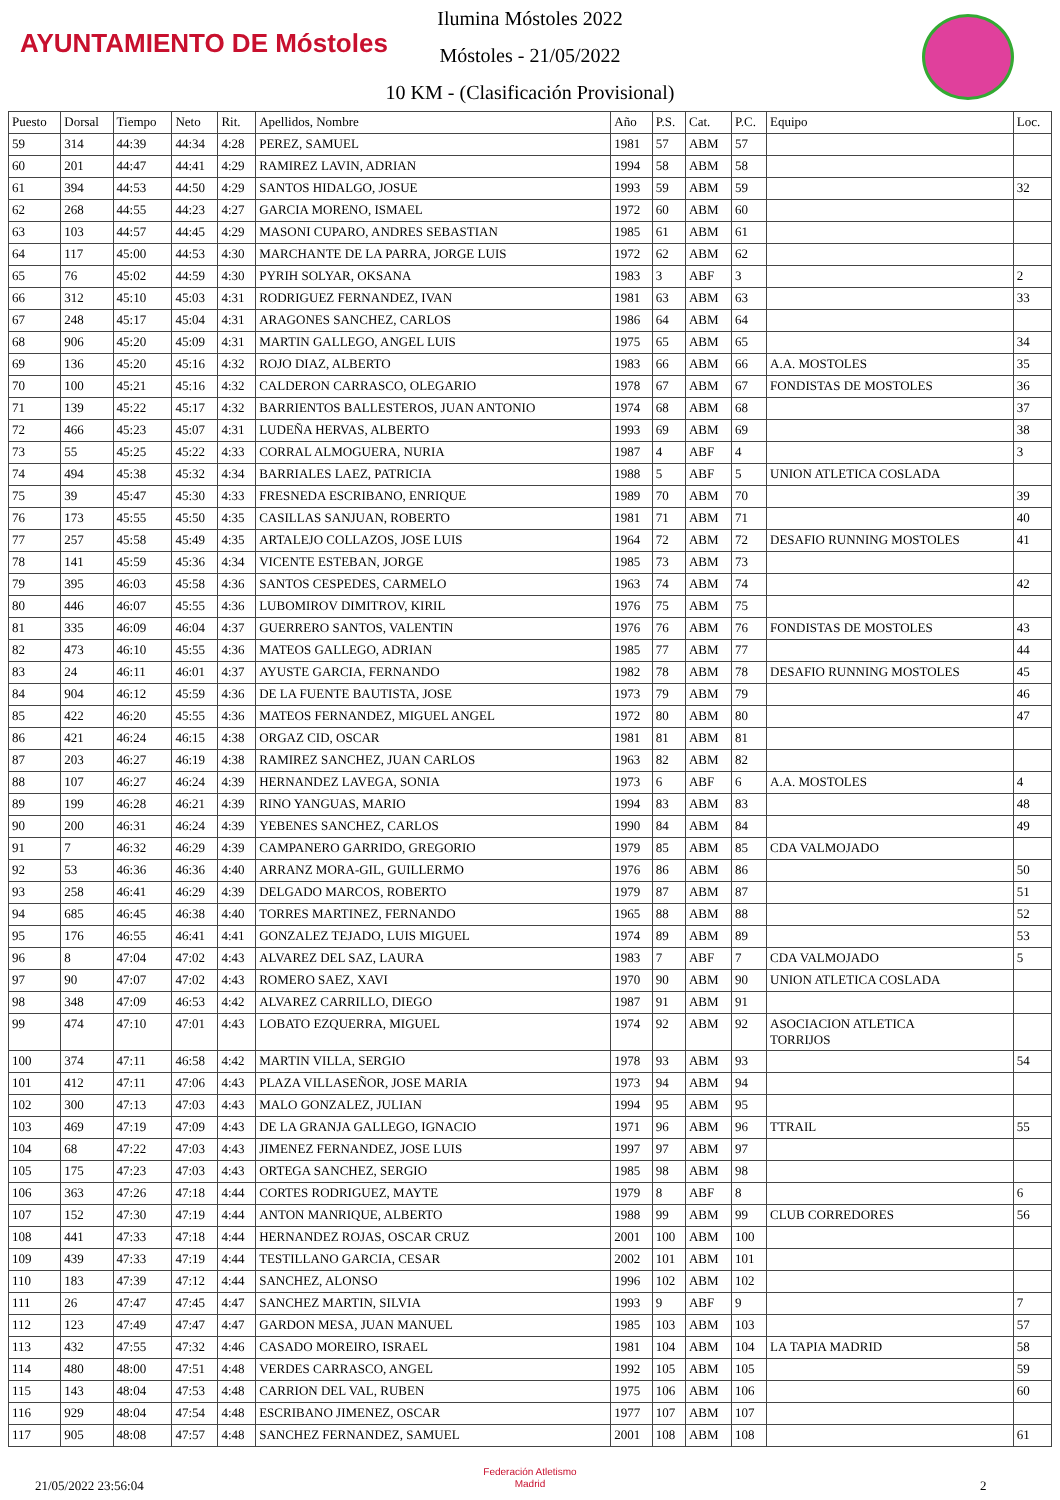AYUNTAMIENTO DE Móstoles
Ilumina Móstoles 2022
Móstoles - 21/05/2022
10 KM - (Clasificación Provisional)
| Puesto | Dorsal | Tiempo | Neto | Rit. | Apellidos, Nombre | Año | P.S. | Cat. | P.C. | Equipo | Loc. |
| --- | --- | --- | --- | --- | --- | --- | --- | --- | --- | --- | --- |
| 59 | 314 | 44:39 | 44:34 | 4:28 | PEREZ, SAMUEL | 1981 | 57 | ABM | 57 | | |
| 60 | 201 | 44:47 | 44:41 | 4:29 | RAMIREZ LAVIN, ADRIAN | 1994 | 58 | ABM | 58 | | |
| 61 | 394 | 44:53 | 44:50 | 4:29 | SANTOS HIDALGO, JOSUE | 1993 | 59 | ABM | 59 | | 32 |
| 62 | 268 | 44:55 | 44:23 | 4:27 | GARCIA MORENO, ISMAEL | 1972 | 60 | ABM | 60 | | |
| 63 | 103 | 44:57 | 44:45 | 4:29 | MASONI CUPARO, ANDRES SEBASTIAN | 1985 | 61 | ABM | 61 | | |
| 64 | 117 | 45:00 | 44:53 | 4:30 | MARCHANTE DE LA PARRA, JORGE LUIS | 1972 | 62 | ABM | 62 | | |
| 65 | 76 | 45:02 | 44:59 | 4:30 | PYRIH SOLYAR, OKSANA | 1983 | 3 | ABF | 3 | | 2 |
| 66 | 312 | 45:10 | 45:03 | 4:31 | RODRIGUEZ FERNANDEZ, IVAN | 1981 | 63 | ABM | 63 | | 33 |
| 67 | 248 | 45:17 | 45:04 | 4:31 | ARAGONES SANCHEZ, CARLOS | 1986 | 64 | ABM | 64 | | |
| 68 | 906 | 45:20 | 45:09 | 4:31 | MARTIN GALLEGO, ANGEL LUIS | 1975 | 65 | ABM | 65 | | 34 |
| 69 | 136 | 45:20 | 45:16 | 4:32 | ROJO DIAZ, ALBERTO | 1983 | 66 | ABM | 66 | A.A. MOSTOLES | 35 |
| 70 | 100 | 45:21 | 45:16 | 4:32 | CALDERON CARRASCO, OLEGARIO | 1978 | 67 | ABM | 67 | FONDISTAS DE MOSTOLES | 36 |
| 71 | 139 | 45:22 | 45:17 | 4:32 | BARRIENTOS BALLESTEROS, JUAN ANTONIO | 1974 | 68 | ABM | 68 | | 37 |
| 72 | 466 | 45:23 | 45:07 | 4:31 | LUDEÑA HERVAS, ALBERTO | 1993 | 69 | ABM | 69 | | 38 |
| 73 | 55 | 45:25 | 45:22 | 4:33 | CORRAL ALMOGUERA, NURIA | 1987 | 4 | ABF | 4 | | 3 |
| 74 | 494 | 45:38 | 45:32 | 4:34 | BARRIALES LAEZ, PATRICIA | 1988 | 5 | ABF | 5 | UNION ATLETICA COSLADA | |
| 75 | 39 | 45:47 | 45:30 | 4:33 | FRESNEDA ESCRIBANO, ENRIQUE | 1989 | 70 | ABM | 70 | | 39 |
| 76 | 173 | 45:55 | 45:50 | 4:35 | CASILLAS SANJUAN, ROBERTO | 1981 | 71 | ABM | 71 | | 40 |
| 77 | 257 | 45:58 | 45:49 | 4:35 | ARTALEJO COLLAZOS, JOSE LUIS | 1964 | 72 | ABM | 72 | DESAFIO RUNNING MOSTOLES | 41 |
| 78 | 141 | 45:59 | 45:36 | 4:34 | VICENTE ESTEBAN, JORGE | 1985 | 73 | ABM | 73 | | |
| 79 | 395 | 46:03 | 45:58 | 4:36 | SANTOS CESPEDES, CARMELO | 1963 | 74 | ABM | 74 | | 42 |
| 80 | 446 | 46:07 | 45:55 | 4:36 | LUBOMIROV DIMITROV, KIRIL | 1976 | 75 | ABM | 75 | | |
| 81 | 335 | 46:09 | 46:04 | 4:37 | GUERRERO SANTOS, VALENTIN | 1976 | 76 | ABM | 76 | FONDISTAS DE MOSTOLES | 43 |
| 82 | 473 | 46:10 | 45:55 | 4:36 | MATEOS GALLEGO, ADRIAN | 1985 | 77 | ABM | 77 | | 44 |
| 83 | 24 | 46:11 | 46:01 | 4:37 | AYUSTE GARCIA, FERNANDO | 1982 | 78 | ABM | 78 | DESAFIO RUNNING MOSTOLES | 45 |
| 84 | 904 | 46:12 | 45:59 | 4:36 | DE LA FUENTE BAUTISTA, JOSE | 1973 | 79 | ABM | 79 | | 46 |
| 85 | 422 | 46:20 | 45:55 | 4:36 | MATEOS FERNANDEZ, MIGUEL ANGEL | 1972 | 80 | ABM | 80 | | 47 |
| 86 | 421 | 46:24 | 46:15 | 4:38 | ORGAZ CID, OSCAR | 1981 | 81 | ABM | 81 | | |
| 87 | 203 | 46:27 | 46:19 | 4:38 | RAMIREZ SANCHEZ, JUAN CARLOS | 1963 | 82 | ABM | 82 | | |
| 88 | 107 | 46:27 | 46:24 | 4:39 | HERNANDEZ LAVEGA, SONIA | 1973 | 6 | ABF | 6 | A.A. MOSTOLES | 4 |
| 89 | 199 | 46:28 | 46:21 | 4:39 | RINO YANGUAS, MARIO | 1994 | 83 | ABM | 83 | | 48 |
| 90 | 200 | 46:31 | 46:24 | 4:39 | YEBENES SANCHEZ, CARLOS | 1990 | 84 | ABM | 84 | | 49 |
| 91 | 7 | 46:32 | 46:29 | 4:39 | CAMPANERO GARRIDO, GREGORIO | 1979 | 85 | ABM | 85 | CDA VALMOJADO | |
| 92 | 53 | 46:36 | 46:36 | 4:40 | ARRANZ MORA-GIL, GUILLERMO | 1976 | 86 | ABM | 86 | | 50 |
| 93 | 258 | 46:41 | 46:29 | 4:39 | DELGADO MARCOS, ROBERTO | 1979 | 87 | ABM | 87 | | 51 |
| 94 | 685 | 46:45 | 46:38 | 4:40 | TORRES MARTINEZ, FERNANDO | 1965 | 88 | ABM | 88 | | 52 |
| 95 | 176 | 46:55 | 46:41 | 4:41 | GONZALEZ TEJADO, LUIS MIGUEL | 1974 | 89 | ABM | 89 | | 53 |
| 96 | 8 | 47:04 | 47:02 | 4:43 | ALVAREZ DEL SAZ, LAURA | 1983 | 7 | ABF | 7 | CDA VALMOJADO | 5 |
| 97 | 90 | 47:07 | 47:02 | 4:43 | ROMERO SAEZ, XAVI | 1970 | 90 | ABM | 90 | UNION ATLETICA COSLADA | |
| 98 | 348 | 47:09 | 46:53 | 4:42 | ALVAREZ CARRILLO, DIEGO | 1987 | 91 | ABM | 91 | | |
| 99 | 474 | 47:10 | 47:01 | 4:43 | LOBATO EZQUERRA, MIGUEL | 1974 | 92 | ABM | 92 | ASOCIACION ATLETICA TORRIJOS | |
| 100 | 374 | 47:11 | 46:58 | 4:42 | MARTIN VILLA, SERGIO | 1978 | 93 | ABM | 93 | | 54 |
| 101 | 412 | 47:11 | 47:06 | 4:43 | PLAZA VILLASEÑOR, JOSE MARIA | 1973 | 94 | ABM | 94 | | |
| 102 | 300 | 47:13 | 47:03 | 4:43 | MALO GONZALEZ, JULIAN | 1994 | 95 | ABM | 95 | | |
| 103 | 469 | 47:19 | 47:09 | 4:43 | DE LA GRANJA GALLEGO, IGNACIO | 1971 | 96 | ABM | 96 | TTRAIL | 55 |
| 104 | 68 | 47:22 | 47:03 | 4:43 | JIMENEZ FERNANDEZ, JOSE LUIS | 1997 | 97 | ABM | 97 | | |
| 105 | 175 | 47:23 | 47:03 | 4:43 | ORTEGA SANCHEZ, SERGIO | 1985 | 98 | ABM | 98 | | |
| 106 | 363 | 47:26 | 47:18 | 4:44 | CORTES RODRIGUEZ, MAYTE | 1979 | 8 | ABF | 8 | | 6 |
| 107 | 152 | 47:30 | 47:19 | 4:44 | ANTON MANRIQUE, ALBERTO | 1988 | 99 | ABM | 99 | CLUB CORREDORES | 56 |
| 108 | 441 | 47:33 | 47:18 | 4:44 | HERNANDEZ ROJAS, OSCAR CRUZ | 2001 | 100 | ABM | 100 | | |
| 109 | 439 | 47:33 | 47:19 | 4:44 | TESTILLANO GARCIA, CESAR | 2002 | 101 | ABM | 101 | | |
| 110 | 183 | 47:39 | 47:12 | 4:44 | SANCHEZ, ALONSO | 1996 | 102 | ABM | 102 | | |
| 111 | 26 | 47:47 | 47:45 | 4:47 | SANCHEZ MARTIN, SILVIA | 1993 | 9 | ABF | 9 | | 7 |
| 112 | 123 | 47:49 | 47:47 | 4:47 | GARDON MESA, JUAN MANUEL | 1985 | 103 | ABM | 103 | | 57 |
| 113 | 432 | 47:55 | 47:32 | 4:46 | CASADO MOREIRO, ISRAEL | 1981 | 104 | ABM | 104 | LA TAPIA MADRID | 58 |
| 114 | 480 | 48:00 | 47:51 | 4:48 | VERDES CARRASCO, ANGEL | 1992 | 105 | ABM | 105 | | 59 |
| 115 | 143 | 48:04 | 47:53 | 4:48 | CARRION DEL VAL, RUBEN | 1975 | 106 | ABM | 106 | | 60 |
| 116 | 929 | 48:04 | 47:54 | 4:48 | ESCRIBANO JIMENEZ, OSCAR | 1977 | 107 | ABM | 107 | | |
| 117 | 905 | 48:08 | 47:57 | 4:48 | SANCHEZ FERNANDEZ, SAMUEL | 2001 | 108 | ABM | 108 | | 61 |
Federación Atletismo
Madrid
21/05/2022 23:56:04 2